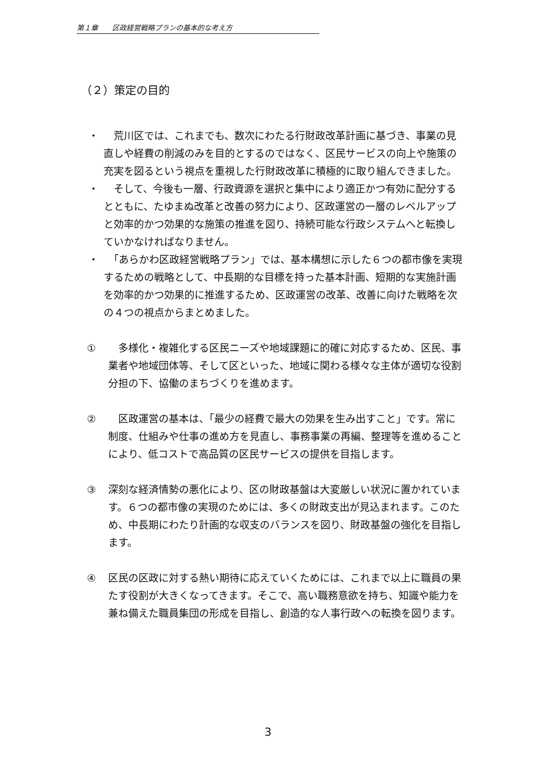第１章　　区政経営戦略プランの基本的な考え方
（２）策定の目的
・　荒川区では、これまでも、数次にわたる行財政改革計画に基づき、事業の見直しや経費の削減のみを目的とするのではなく、区民サービスの向上や施策の充実を図るという視点を重視した行財政改革に積極的に取り組んできました。
・　そして、今後も一層、行政資源を選択と集中により適正かつ有効に配分するとともに、たゆまぬ改革と改善の努力により、区政運営の一層のレベルアップと効率的かつ効果的な施策の推進を図り、持続可能な行政システムへと転換していかなければなりません。
・　「あらかわ区政経営戦略プラン」では、基本構想に示した６つの都市像を実現するための戦略として、中長期的な目標を持った基本計画、短期的な実施計画を効率的かつ効果的に推進するため、区政運営の改革、改善に向けた戦略を次の４つの視点からまとめました。
①　多様化・複雑化する区民ニーズや地域課題に的確に対応するため、区民、事業者や地域団体等、そして区といった、地域に関わる様々な主体が適切な役割分担の下、協働のまちづくりを進めます。
②　区政運営の基本は、「最少の経費で最大の効果を生み出すこと」です。常に制度、仕組みや仕事の進め方を見直し、事務事業の再編、整理等を進めることにより、低コストで高品質の区民サービスの提供を目指します。
③ 深刻な経済情勢の悪化により、区の財政基盤は大変厳しい状況に置かれています。６つの都市像の実現のためには、多くの財政支出が見込まれます。このため、中長期にわたり計画的な収支のバランスを図り、財政基盤の強化を目指します。
④ 区民の区政に対する熱い期待に応えていくためには、これまで以上に職員の果たす役割が大きくなってきます。そこで、高い職務意欲を持ち、知識や能力を兼ね備えた職員集団の形成を目指し、創造的な人事行政への転換を図ります。
3